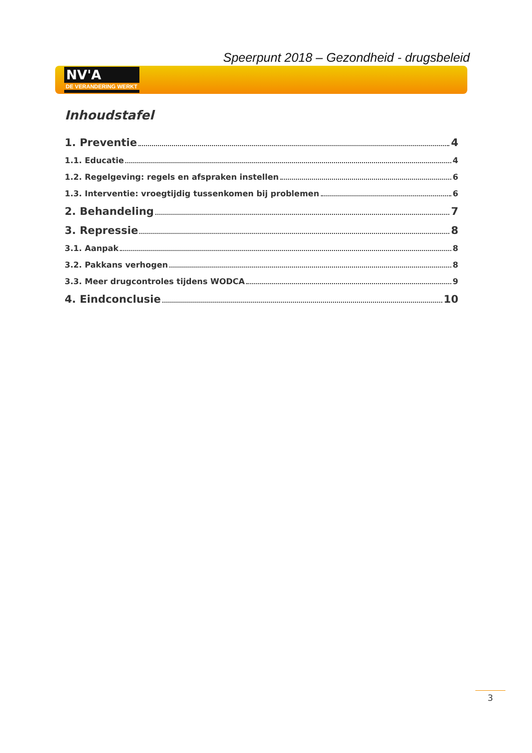Speerpunt 2018 – Gezondheid - drugsbeleid
NV'A
DE VERANDERING WERKT
Inhoudstafel
1. Preventie 4
1.1. Educatie 4
1.2. Regelgeving: regels en afspraken instellen 6
1.3. Interventie: vroegtijdig tussenkomen bij problemen 6
2. Behandeling 7
3. Repressie 8
3.1. Aanpak 8
3.2. Pakkans verhogen 8
3.3. Meer drugcontroles tijdens WODCA 9
4. Eindconclusie 10
3